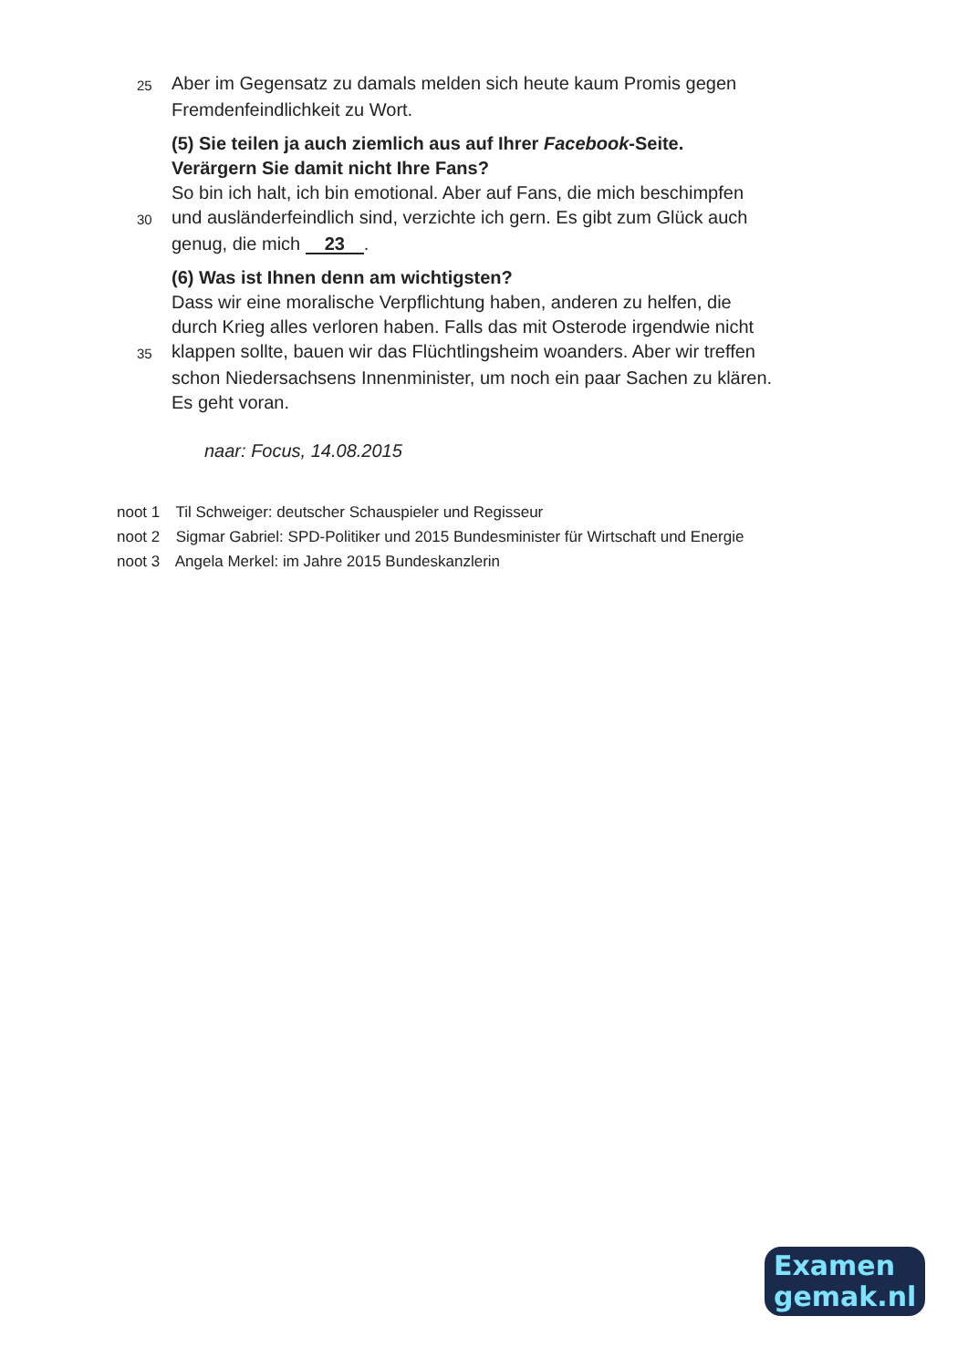25
Aber im Gegensatz zu damals melden sich heute kaum Promis gegen
Fremdenfeindlichkeit zu Wort.
(5) Sie teilen ja auch ziemlich aus auf Ihrer Facebook-Seite.
Verärgern Sie damit nicht Ihre Fans?
So bin ich halt, ich bin emotional. Aber auf Fans, die mich beschimpfen
30
und ausländerfeindlich sind, verzichte ich gern. Es gibt zum Glück auch
genug, die mich 23.
(6) Was ist Ihnen denn am wichtigsten?
Dass wir eine moralische Verpflichtung haben, anderen zu helfen, die
durch Krieg alles verloren haben. Falls das mit Osterode irgendwie nicht
35
klappen sollte, bauen wir das Flüchtlingsheim woanders. Aber wir treffen
schon Niedersachsens Innenminister, um noch ein paar Sachen zu klären.
Es geht voran.
naar: Focus, 14.08.2015
noot 1 Til Schweiger: deutscher Schauspieler und Regisseur
noot 2 Sigmar Gabriel: SPD-Politiker und 2015 Bundesminister für Wirtschaft und Energie
noot 3 Angela Merkel: im Jahre 2015 Bundeskanzlerin
Examen
gemak.nl